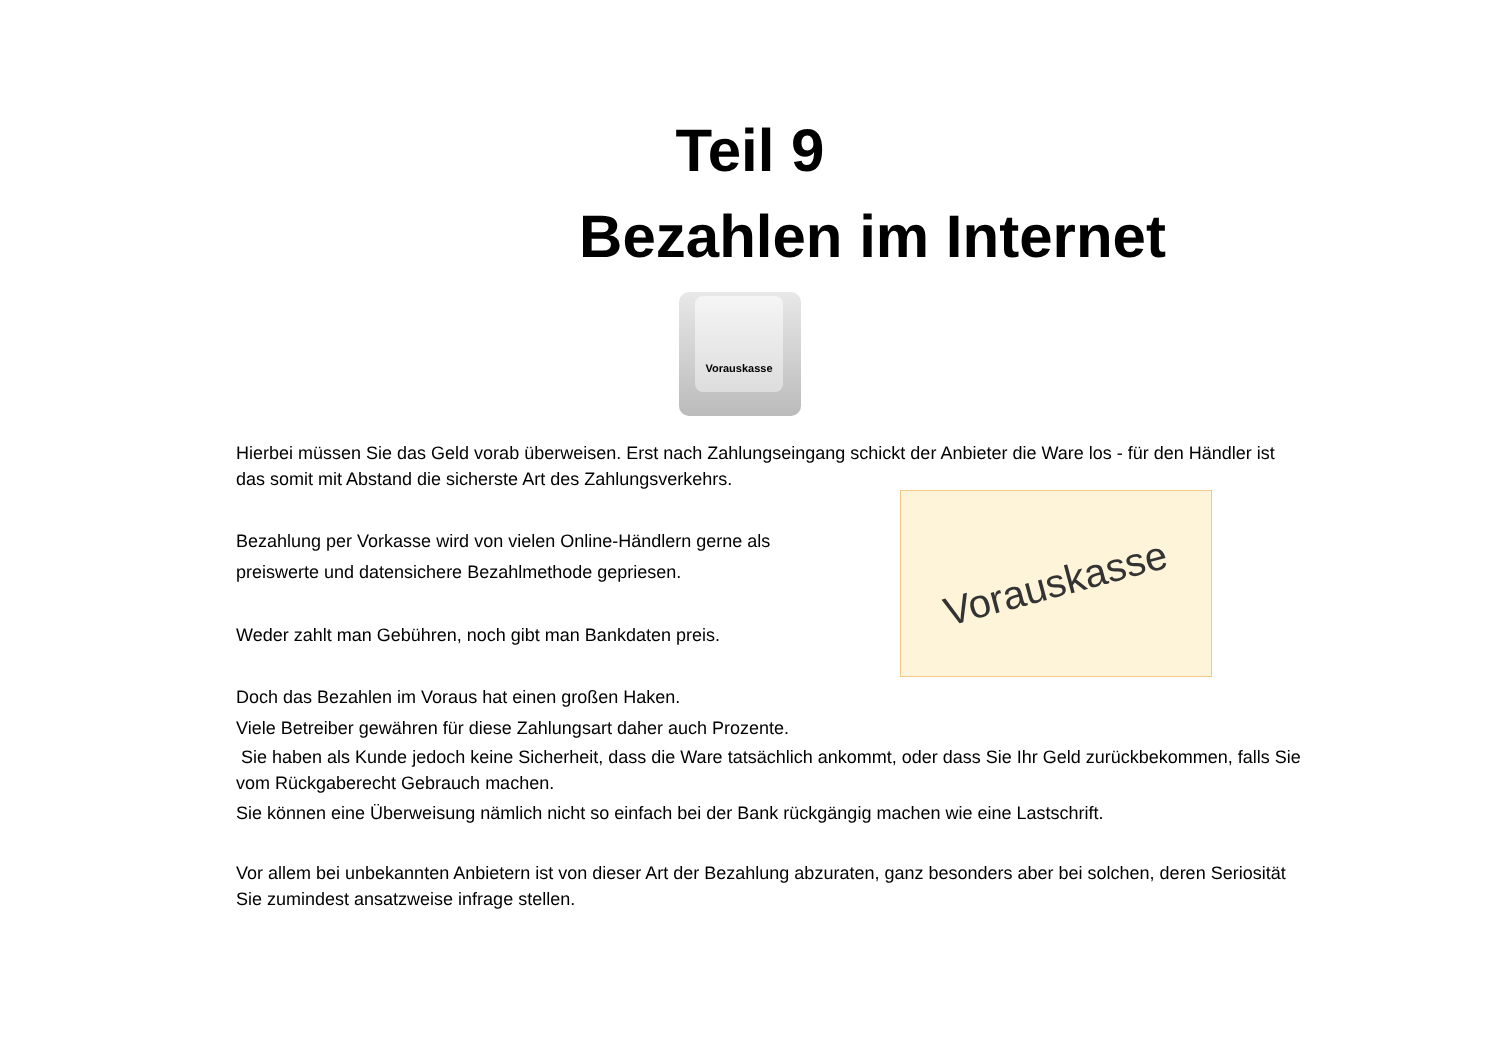Teil 9
Bezahlen im Internet
Vorauskasse
Vorauskasse
Hierbei müssen Sie das Geld vorab überweisen. Erst nach Zahlungseingang schickt der Anbieter die Ware los - für den Händler ist das somit mit Abstand die sicherste Art des Zahlungsverkehrs.
Bezahlung per Vorkasse wird von vielen Online-Händlern gerne als
preiswerte und datensichere Bezahlmethode gepriesen.
Weder zahlt man Gebühren, noch gibt man Bankdaten preis.
Doch das Bezahlen im Voraus hat einen großen Haken.
Viele Betreiber gewähren für diese Zahlungsart daher auch Prozente.
Sie haben als Kunde jedoch keine Sicherheit, dass die Ware tatsächlich ankommt, oder dass Sie Ihr Geld zurückbekommen, falls Sie vom Rückgaberecht Gebrauch machen.
Sie können eine Überweisung nämlich nicht so einfach bei der Bank rückgängig machen wie eine Lastschrift.
Vor allem bei unbekannten Anbietern ist von dieser Art der Bezahlung abzuraten, ganz besonders aber bei solchen, deren Seriosität Sie zumindest ansatzweise infrage stellen.